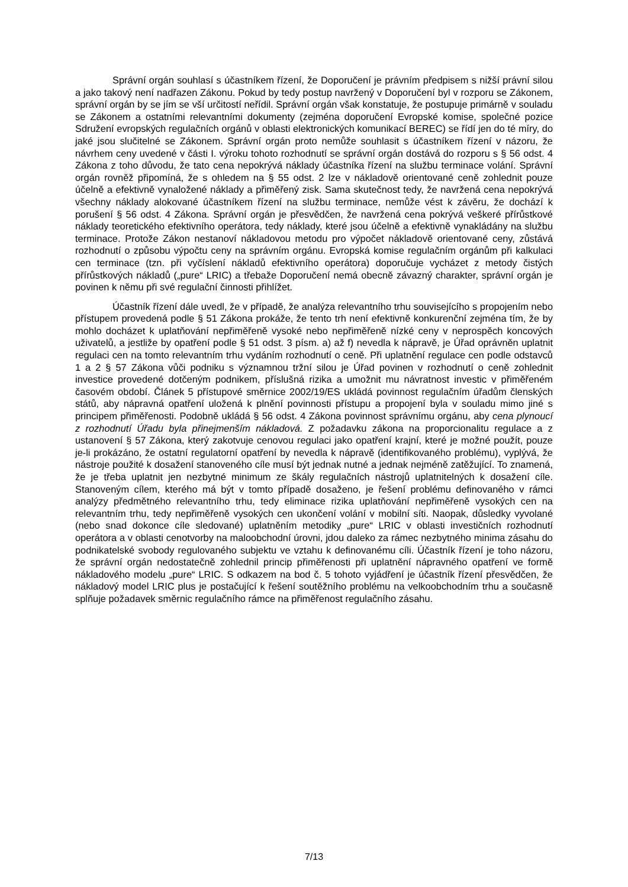Správní orgán souhlasí s účastníkem řízení, že Doporučení je právním předpisem s nižší právní silou a jako takový není nadřazen Zákonu. Pokud by tedy postup navržený v Doporučení byl v rozporu se Zákonem, správní orgán by se jím se vší určitostí neřídil. Správní orgán však konstatuje, že postupuje primárně v souladu se Zákonem a ostatními relevantními dokumenty (zejména doporučení Evropské komise, společné pozice Sdružení evropských regulačních orgánů v oblasti elektronických komunikací BEREC) se řídí jen do té míry, do jaké jsou slučitelné se Zákonem. Správní orgán proto nemůže souhlasit s účastníkem řízení v názoru, že návrhem ceny uvedené v části I. výroku tohoto rozhodnutí se správní orgán dostává do rozporu s § 56 odst. 4 Zákona z toho důvodu, že tato cena nepokrývá náklady účastníka řízení na službu terminace volání. Správní orgán rovněž připomíná, že s ohledem na § 55 odst. 2 lze v nákladově orientované ceně zohlednit pouze účelně a efektivně vynaložené náklady a přiměřený zisk. Sama skutečnost tedy, že navržená cena nepokrývá všechny náklady alokované účastníkem řízení na službu terminace, nemůže vést k závěru, že dochází k porušení § 56 odst. 4 Zákona. Správní orgán je přesvědčen, že navržená cena pokrývá veškeré přírůstkové náklady teoretického efektivního operátora, tedy náklady, které jsou účelně a efektivně vynakládány na službu terminace. Protože Zákon nestanoví nákladovou metodu pro výpočet nákladově orientované ceny, zůstává rozhodnutí o způsobu výpočtu ceny na správním orgánu. Evropská komise regulačním orgánům při kalkulaci cen terminace (tzn. při vyčíslení nákladů efektivního operátora) doporučuje vycházet z metody čistých přírůstkových nákladů („pure“ LRIC) a třebaže Doporučení nemá obecně závazný charakter, správní orgán je povinen k němu při své regulační činnosti přihlížet.
Účastník řízení dále uvedl, že v případě, že analýza relevantního trhu souvisejícího s propojením nebo přístupem provedená podle § 51 Zákona prokáže, že tento trh není efektivně konkurenční zejména tím, že by mohlo docházet k uplatňování nepřiměřeně vysoké nebo nepřiměřeně nízké ceny v neprospěch koncových uživatelů, a jestliže by opatření podle § 51 odst. 3 písm. a) až f) nevedla k nápravě, je Úřad oprávněn uplatnit regulaci cen na tomto relevantním trhu vydáním rozhodnutí o ceně. Při uplatnění regulace cen podle odstavců 1 a 2 § 57 Zákona vůči podniku s významnou tržní silou je Úřad povinen v rozhodnutí o ceně zohlednit investice provedené dotčeným podnikem, příslušná rizika a umožnit mu návratnost investic v přiměřeném časovém období. Článek 5 přístupové směrnice 2002/19/ES ukládá povinnost regulačním úřadům členských států, aby nápravná opatření uložená k plnění povinnosti přístupu a propojení byla v souladu mimo jiné s principem přiměřenosti. Podobně ukládá § 56 odst. 4 Zákona povinnost správnímu orgánu, aby cena plynoucí z rozhodnutí Úřadu byla přinejmenším nákladová. Z požadavku zákona na proporcionalitu regulace a z ustanovení § 57 Zákona, který zakotvuje cenovou regulaci jako opatření krajní, které je možné použít, pouze je-li prokázáno, že ostatní regulatorní opatření by nevedla k nápravě (identifikovaného problému), vyplývá, že nástroje použité k dosažení stanoveného cíle musí být jednak nutné a jednak nejméně zatěžující. To znamená, že je třeba uplatnit jen nezbytné minimum ze škály regulačních nástrojů uplatnitelných k dosažení cíle. Stanoveným cílem, kterého má být v tomto případě dosaženo, je řešení problému definovaného v rámci analýzy předmětného relevantního trhu, tedy eliminace rizika uplatňování nepřiměřeně vysokých cen na relevantním trhu, tedy nepřiměřeně vysokých cen ukončení volání v mobilní síti. Naopak, důsledky vyvolané (nebo snad dokonce cíle sledované) uplatněním metodiky „pure“ LRIC v oblasti investičních rozhodnutí operátora a v oblasti cenotvorby na maloobchodní úrovni, jdou daleko za rámec nezbytného minima zásahu do podnikatelské svobody regulovaného subjektu ve vztahu k definovanému cíli. Účastník řízení je toho názoru, že správní orgán nedostatečně zohlednil princip přiměřenosti při uplatnění nápravného opatření ve formě nákladového modelu „pure“ LRIC. S odkazem na bod č. 5 tohoto vyjádření je účastník řízení přesvědčen, že nákladový model LRIC plus je postačující k řešení soutěžního problému na velkoobchodním trhu a současně splňuje požadavek směrnic regulačního rámce na přiměřenost regulačního zásahu.
7/13